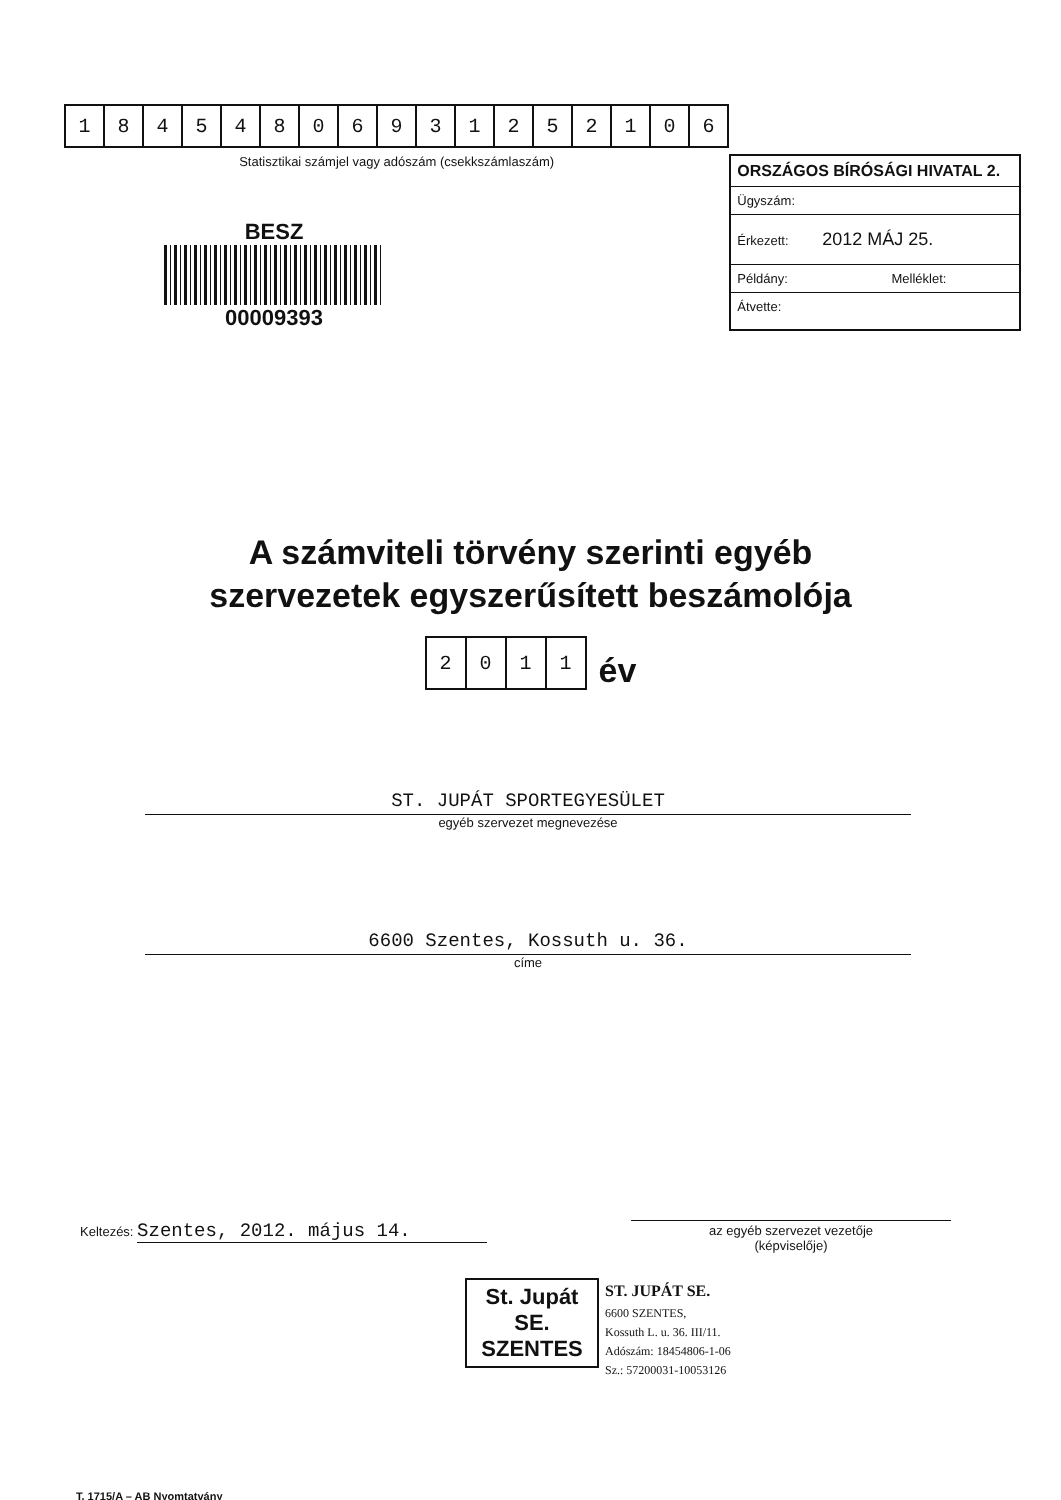| 1 | 8 | 4 | 5 | 4 | 8 | 0 | 6 | 9 | 3 | 1 | 2 | 5 | 2 | 1 | 0 | 6 |
Statisztikai számjel vagy adószám (csekkszámlaszám)
BESZ
00009393
ORSZÁGOS BÍRÓSÁGI HIVATAL 2.
Ügyszám:
Érkezett: 2012 MÁJ 25.
Példány: Melléklet:
Átvette:
A számviteli törvény szerinti egyéb
szervezetek egyszerűsített beszámolója
| 2 | 0 | 1 | 1 |
év
ST. JUPÁT SPORTEGYESÜLET
egyéb szervezet megnevezése
6600 Szentes, Kossuth u. 36.
címe
Keltezés: Szentes, 2012. május 14.
az egyéb szervezet vezetője
(képviselője)
St. Jupát SE.
SZENTES
ST. JUPÁT SE.
6600 SZENTES,
Kossuth L. u. 36. III/11.
Adószám: 18454806-1-06
Sz.: 57200031-10053126
T. 1715/A – AB Nyomtatvány